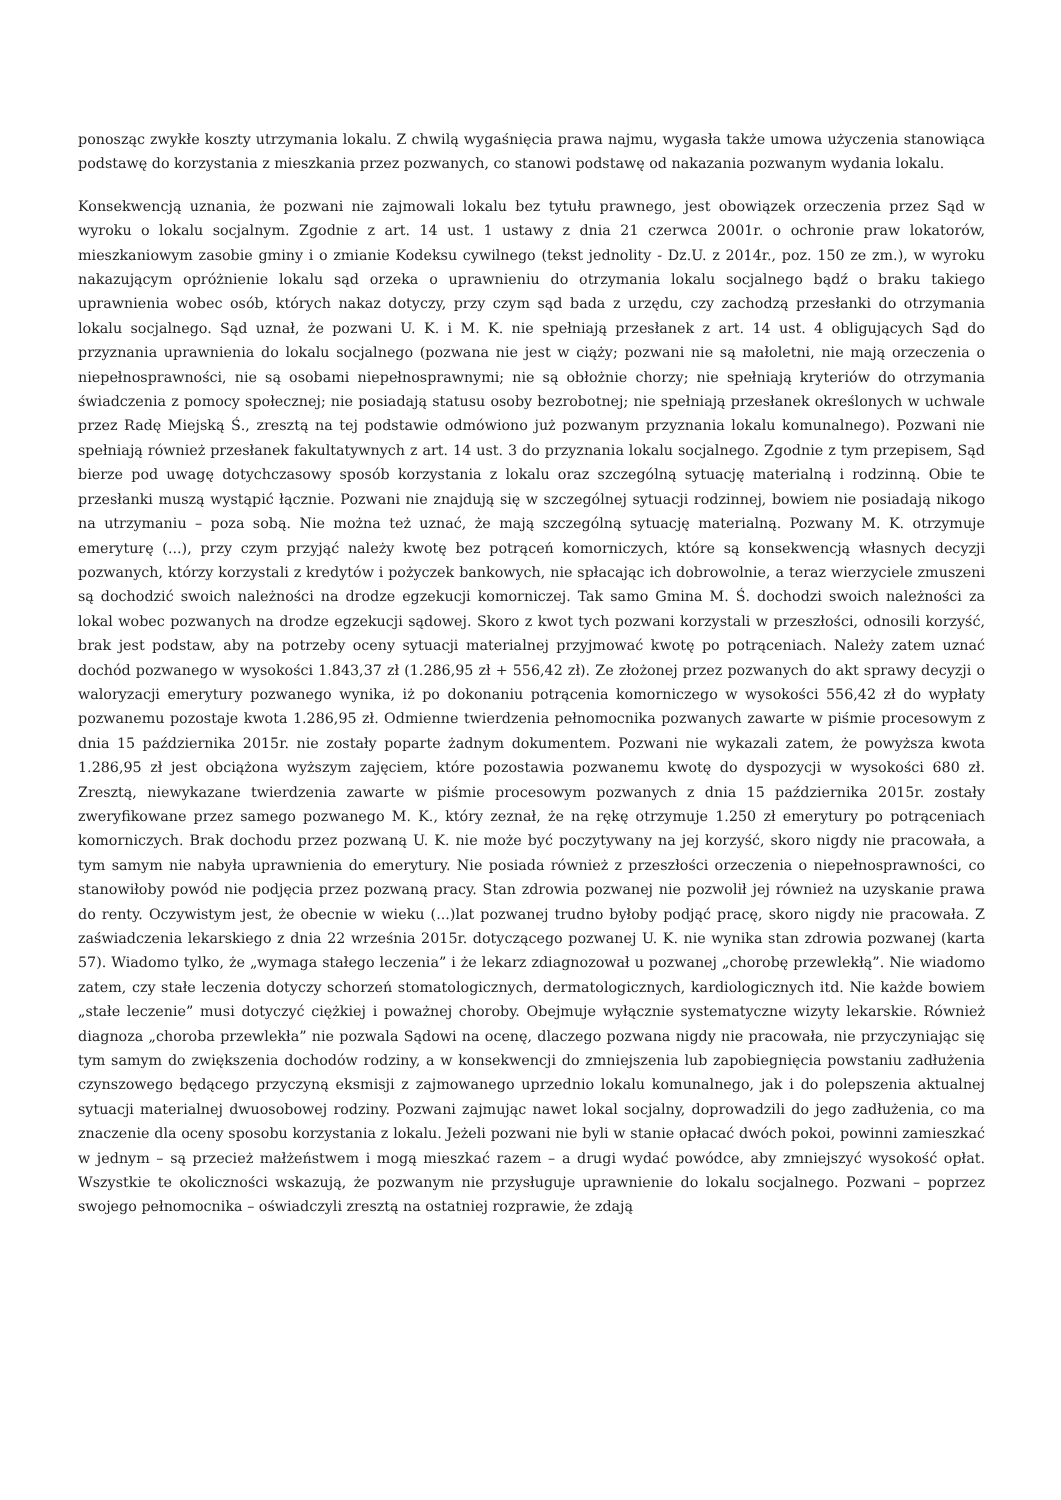ponosząc zwykłe koszty utrzymania lokalu. Z chwilą wygaśnięcia prawa najmu, wygasła także umowa użyczenia stanowiąca podstawę do korzystania z mieszkania przez pozwanych, co stanowi podstawę od nakazania pozwanym wydania lokalu.
Konsekwencją uznania, że pozwani nie zajmowali lokalu bez tytułu prawnego, jest obowiązek orzeczenia przez Sąd w wyroku o lokalu socjalnym. Zgodnie z art. 14 ust. 1 ustawy z dnia 21 czerwca 2001r. o ochronie praw lokatorów, mieszkaniowym zasobie gminy i o zmianie Kodeksu cywilnego (tekst jednolity - Dz.U. z 2014r., poz. 150 ze zm.), w wyroku nakazującym opróżnienie lokalu sąd orzeka o uprawnieniu do otrzymania lokalu socjalnego bądź o braku takiego uprawnienia wobec osób, których nakaz dotyczy, przy czym sąd bada z urzędu, czy zachodzą przesłanki do otrzymania lokalu socjalnego. Sąd uznał, że pozwani U. K. i M. K. nie spełniają przesłanek z art. 14 ust. 4 obligujących Sąd do przyznania uprawnienia do lokalu socjalnego (pozwana nie jest w ciąży; pozwani nie są małoletni, nie mają orzeczenia o niepełnosprawności, nie są osobami niepełnosprawnymi; nie są obłożnie chorzy; nie spełniają kryteriów do otrzymania świadczenia z pomocy społecznej; nie posiadają statusu osoby bezrobotnej; nie spełniają przesłanek określonych w uchwale przez Radę Miejską Ś., zresztą na tej podstawie odmówiono już pozwanym przyznania lokalu komunalnego). Pozwani nie spełniają również przesłanek fakultatywnych z art. 14 ust. 3 do przyznania lokalu socjalnego. Zgodnie z tym przepisem, Sąd bierze pod uwagę dotychczasowy sposób korzystania z lokalu oraz szczególną sytuację materialną i rodzinną. Obie te przesłanki muszą wystąpić łącznie. Pozwani nie znajdują się w szczególnej sytuacji rodzinnej, bowiem nie posiadają nikogo na utrzymaniu – poza sobą. Nie można też uznać, że mają szczególną sytuację materialną. Pozwany M. K. otrzymuje emeryturę (...), przy czym przyjąć należy kwotę bez potrąceń komorniczych, które są konsekwencją własnych decyzji pozwanych, którzy korzystali z kredytów i pożyczek bankowych, nie spłacając ich dobrowolnie, a teraz wierzyciele zmuszeni są dochodzić swoich należności na drodze egzekucji komorniczej. Tak samo Gmina M. Ś. dochodzi swoich należności za lokal wobec pozwanych na drodze egzekucji sądowej. Skoro z kwot tych pozwani korzystali w przeszłości, odnosili korzyść, brak jest podstaw, aby na potrzeby oceny sytuacji materialnej przyjmować kwotę po potrąceniach. Należy zatem uznać dochód pozwanego w wysokości 1.843,37 zł (1.286,95 zł + 556,42 zł). Ze złożonej przez pozwanych do akt sprawy decyzji o waloryzacji emerytury pozwanego wynika, iż po dokonaniu potrącenia komorniczego w wysokości 556,42 zł do wypłaty pozwanemu pozostaje kwota 1.286,95 zł. Odmienne twierdzenia pełnomocnika pozwanych zawarte w piśmie procesowym z dnia 15 października 2015r. nie zostały poparte żadnym dokumentem. Pozwani nie wykazali zatem, że powyższa kwota 1.286,95 zł jest obciążona wyższym zajęciem, które pozostawia pozwanemu kwotę do dyspozycji w wysokości 680 zł. Zresztą, niewykazane twierdzenia zawarte w piśmie procesowym pozwanych z dnia 15 października 2015r. zostały zweryfikowane przez samego pozwanego M. K., który zeznał, że na rękę otrzymuje 1.250 zł emerytury po potrąceniach komorniczych. Brak dochodu przez pozwaną U. K. nie może być poczytywany na jej korzyść, skoro nigdy nie pracowała, a tym samym nie nabyła uprawnienia do emerytury. Nie posiada również z przeszłości orzeczenia o niepełnosprawności, co stanowiłoby powód nie podjęcia przez pozwaną pracy. Stan zdrowia pozwanej nie pozwolił jej również na uzyskanie prawa do renty. Oczywistym jest, że obecnie w wieku (...)lat pozwanej trudno byłoby podjąć pracę, skoro nigdy nie pracowała. Z zaświadczenia lekarskiego z dnia 22 września 2015r. dotyczącego pozwanej U. K. nie wynika stan zdrowia pozwanej (karta 57). Wiadomo tylko, że „wymaga stałego leczenia” i że lekarz zdiagnozował u pozwanej „chorobę przewlekłą”. Nie wiadomo zatem, czy stałe leczenia dotyczy schorzeń stomatologicznych, dermatologicznych, kardiologicznych itd. Nie każde bowiem „stałe leczenie” musi dotyczyć ciężkiej i poważnej choroby. Obejmuje wyłącznie systematyczne wizyty lekarskie. Również diagnoza „choroba przewlekła” nie pozwala Sądowi na ocenę, dlaczego pozwana nigdy nie pracowała, nie przyczyniając się tym samym do zwiększenia dochodów rodziny, a w konsekwencji do zmniejszenia lub zapobiegnięcia powstaniu zadłużenia czynszowego będącego przyczyną eksmisji z zajmowanego uprzednio lokalu komunalnego, jak i do polepszenia aktualnej sytuacji materialnej dwuosobowej rodziny. Pozwani zajmując nawet lokal socjalny, doprowadzili do jego zadłużenia, co ma znaczenie dla oceny sposobu korzystania z lokalu. Jeżeli pozwani nie byli w stanie opłacać dwóch pokoi, powinni zamieszkać w jednym – są przecież małżeństwem i mogą mieszkać razem – a drugi wydać powódce, aby zmniejszyć wysokość opłat. Wszystkie te okoliczności wskazują, że pozwanym nie przysługuje uprawnienie do lokalu socjalnego. Pozwani – poprzez swojego pełnomocnika – oświadczyli zresztą na ostatniej rozprawie, że zdają